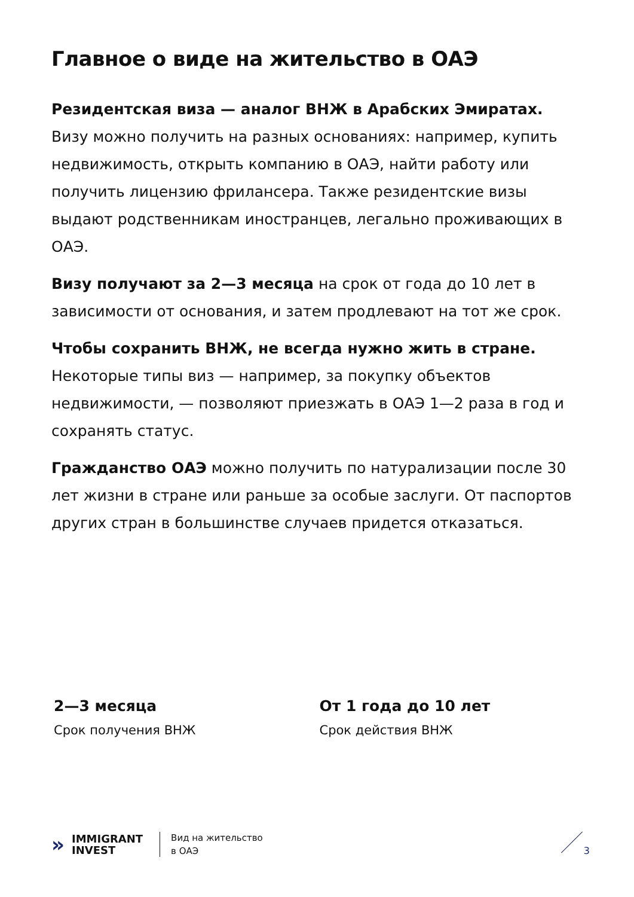Главное о виде на жительство в ОАЭ
Резидентская виза — аналог ВНЖ в Арабских Эмиратах. Визу можно получить на разных основаниях: например, купить недвижимость, открыть компанию в ОАЭ, найти работу или получить лицензию фрилансера. Также резидентские визы выдают родственникам иностранцев, легально проживающих в ОАЭ.
Визу получают за 2—3 месяца на срок от года до 10 лет в зависимости от основания, и затем продлевают на тот же срок.
Чтобы сохранить ВНЖ, не всегда нужно жить в стране. Некоторые типы виз — например, за покупку объектов недвижимости, — позволяют приезжать в ОАЭ 1—2 раза в год и сохранять статус.
Гражданство ОАЭ можно получить по натурализации после 30 лет жизни в стране или раньше за особые заслуги. От паспортов других стран в большинстве случаев придется отказаться.
2—3 месяца
Срок получения ВНЖ
От 1 года до 10 лет
Срок действия ВНЖ
»
IMMIGRANT
INVEST
Вид на жительство
в ОАЭ
3